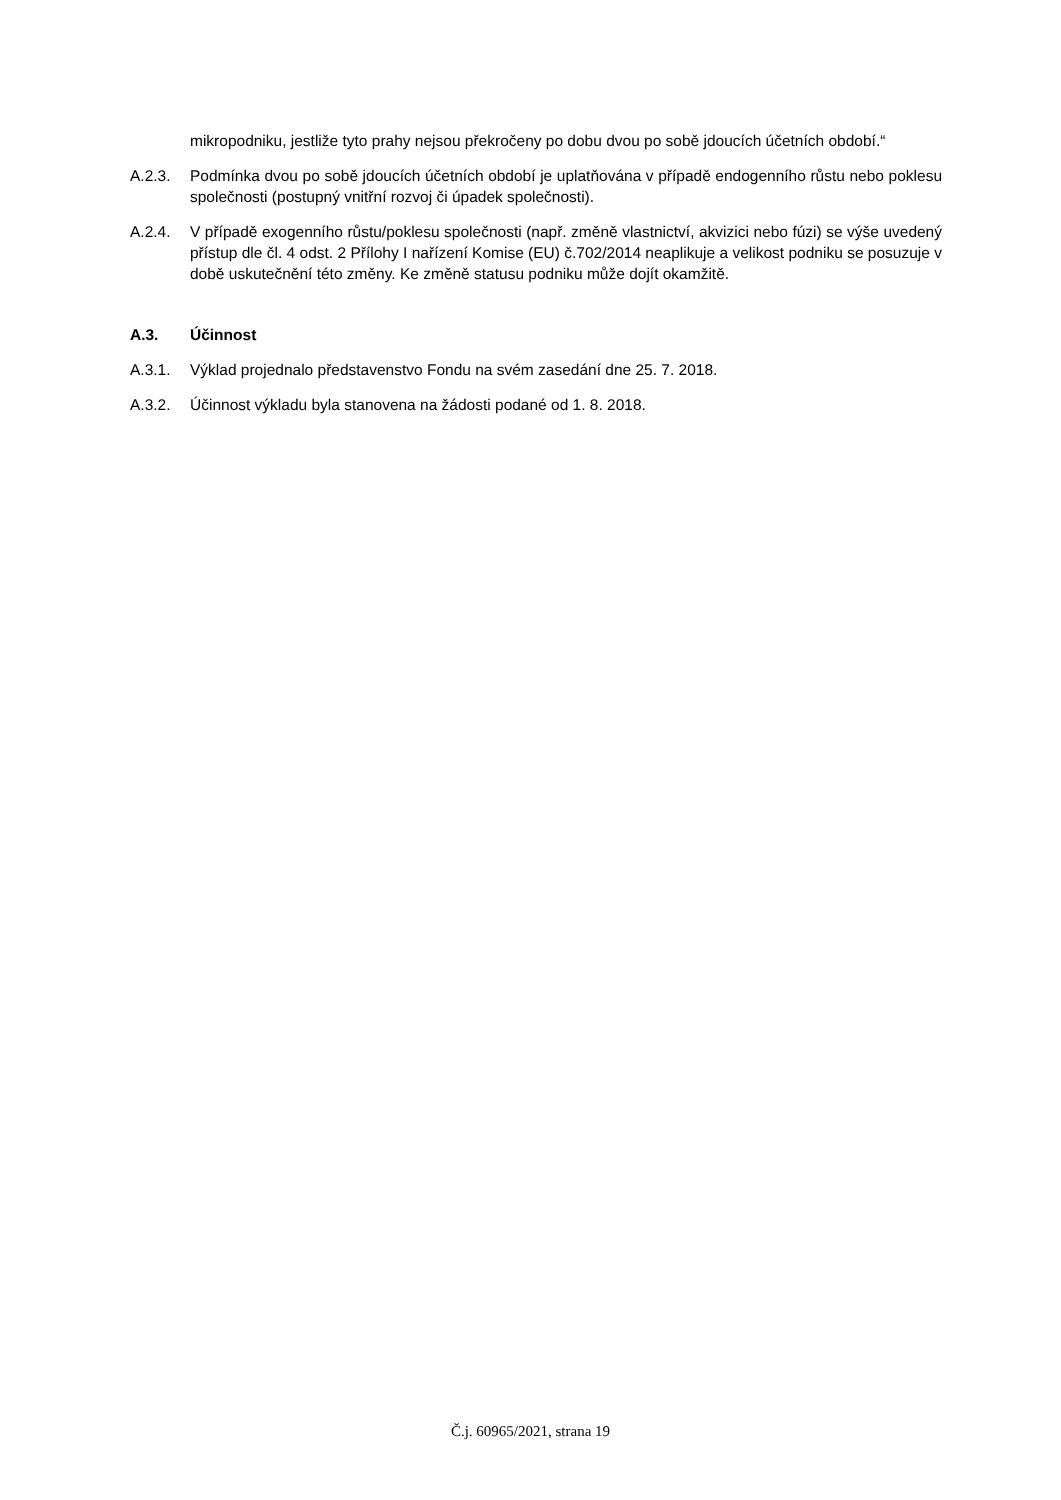mikropodniku, jestliže tyto prahy nejsou překročeny po dobu dvou po sobě jdoucích účetních období.“
A.2.3. Podmínka dvou po sobě jdoucích účetních období je uplatňována v případě endogenního růstu nebo poklesu společnosti (postupný vnitřní rozvoj či úpadek společnosti).
A.2.4. V případě exogenního růstu/poklesu společnosti (např. změně vlastnictví, akvizici nebo fúzi) se výše uvedený přístup dle čl. 4 odst. 2 Přílohy I nařízení Komise (EU) č.702/2014 neaplikuje a velikost podniku se posuzuje v době uskutečnění této změny. Ke změně statusu podniku může dojít okamžitě.
A.3. Účinnost
A.3.1. Výklad projednalo představenstvo Fondu na svém zasedání dne 25. 7. 2018.
A.3.2. Účinnost výkladu byla stanovena na žádosti podané od 1. 8. 2018.
Č.j. 60965/2021, strana 19